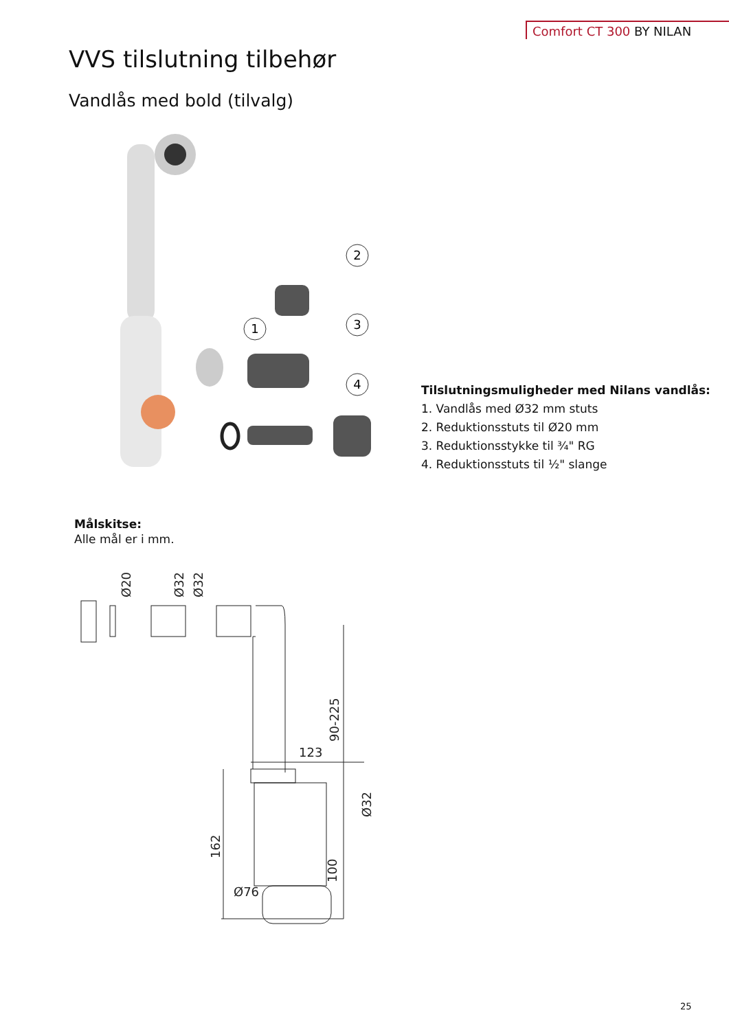Comfort CT 300 BY NILAN
VVS tilslutning tilbehør
Vandlås med bold (tilvalg)
2
1
3
4
Tilslutningsmuligheder med Nilans vandlås:
1. Vandlås med Ø32 mm stuts
2. Reduktionsstuts til Ø20 mm
3. Reduktionsstykke til ¾" RG
4. Reduktionsstuts til ½" slange
Målskitse:
Alle mål er i mm.
Ø20
Ø32
Ø32
90-225
123
Ø32
162
100
Ø76
25